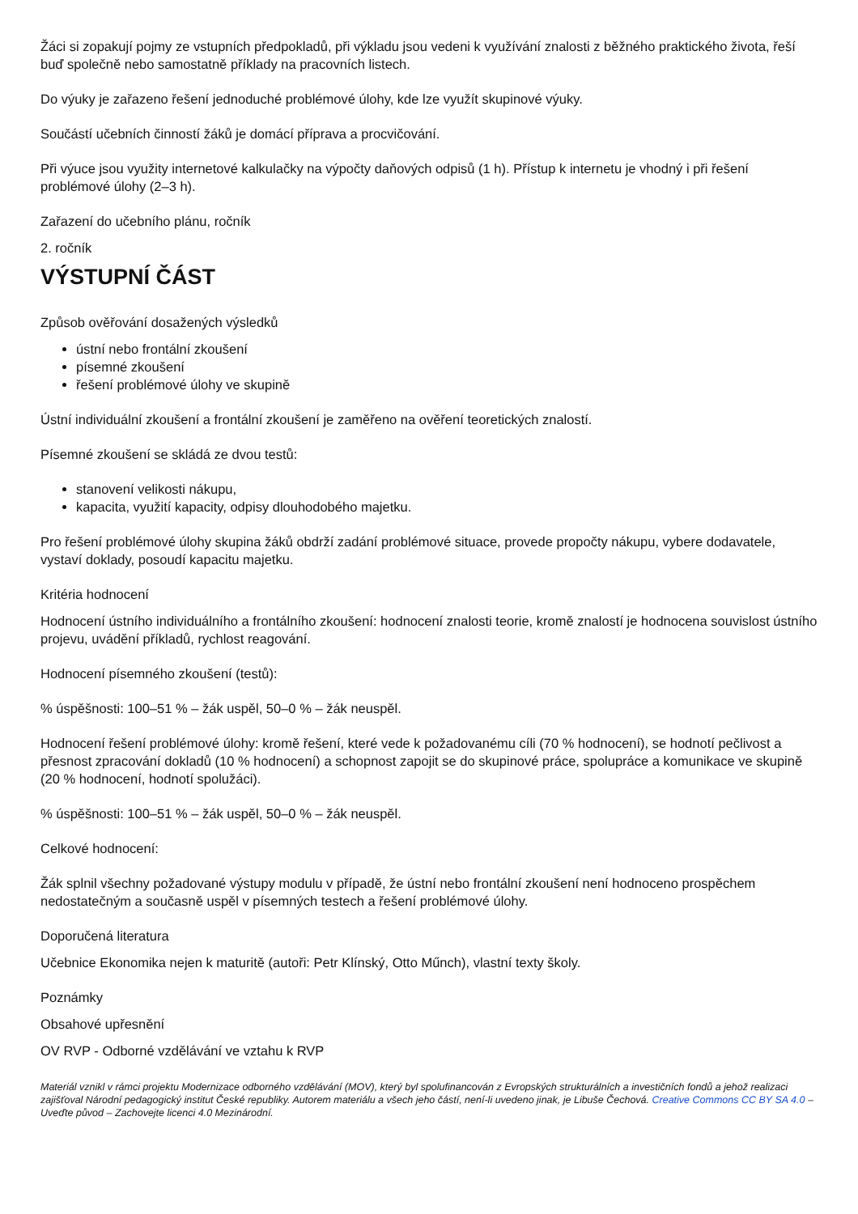Žáci si zopakují pojmy ze vstupních předpokladů, při výkladu jsou vedeni k využívání znalosti z běžného praktického života, řeší buď společně nebo samostatně příklady na pracovních listech.
Do výuky je zařazeno řešení jednoduché problémové úlohy, kde lze využít skupinové výuky.
Součástí učebních činností žáků je domácí příprava a procvičování.
Při výuce jsou využity internetové kalkulačky na výpočty daňových odpisů (1 h). Přístup k internetu je vhodný i při řešení problémové úlohy (2–3 h).
Zařazení do učebního plánu, ročník
2. ročník
VÝSTUPNÍ ČÁST
Způsob ověřování dosažených výsledků
ústní nebo frontální zkoušení
písemné zkoušení
řešení problémové úlohy ve skupině
Ústní individuální zkoušení a frontální zkoušení je zaměřeno na ověření teoretických znalostí.
Písemné zkoušení se skládá ze dvou testů:
stanovení velikosti nákupu,
kapacita, využití kapacity, odpisy dlouhodobého majetku.
Pro řešení problémové úlohy skupina žáků obdrží zadání problémové situace, provede propočty nákupu, vybere dodavatele, vystaví doklady, posoudí kapacitu majetku.
Kritéria hodnocení
Hodnocení ústního individuálního a frontálního zkoušení: hodnocení znalosti teorie, kromě znalostí je hodnocena souvislost ústního projevu, uvádění příkladů, rychlost reagování.
Hodnocení písemného zkoušení (testů):
% úspěšnosti: 100–51 % – žák uspěl, 50–0 % – žák neuspěl.
Hodnocení řešení problémové úlohy: kromě řešení, které vede k požadovanému cíli (70 % hodnocení), se hodnotí pečlivost a přesnost zpracování dokladů (10 % hodnocení) a schopnost zapojit se do skupinové práce, spolupráce a komunikace ve skupině (20 % hodnocení, hodnotí spolužáci).
% úspěšnosti: 100–51 % – žák uspěl, 50–0 % – žák neuspěl.
Celkové hodnocení:
Žák splnil všechny požadované výstupy modulu v případě, že ústní nebo frontální zkoušení není hodnoceno prospěchem nedostatečným a současně uspěl v písemných testech a řešení problémové úlohy.
Doporučená literatura
Učebnice Ekonomika nejen k maturitě (autoři: Petr Klínský, Otto Műnch), vlastní texty školy.
Poznámky
Obsahové upřesnění
OV RVP - Odborné vzdělávání ve vztahu k RVP
Materiál vznikl v rámci projektu Modernizace odborného vzdělávání (MOV), který byl spolufinancován z Evropských strukturálních a investičních fondů a jehož realizaci zajišťoval Národní pedagogický institut České republiky. Autorem materiálu a všech jeho částí, není-li uvedeno jinak, je Libuše Čechová. Creative Commons CC BY SA 4.0 – Uveďte původ – Zachovejte licenci 4.0 Mezinárodní.